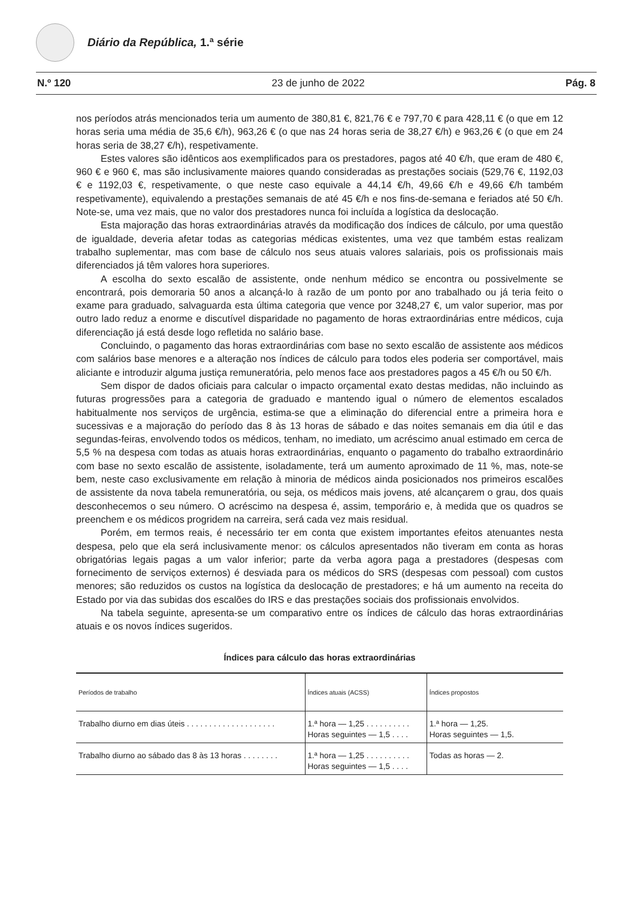Diário da República, 1.ª série
N.º 120 23 de junho de 2022 Pág. 8
nos períodos atrás mencionados teria um aumento de 380,81 €, 821,76 € e 797,70 € para 428,11 € (o que em 12 horas seria uma média de 35,6 €/h), 963,26 € (o que nas 24 horas seria de 38,27 €/h) e 963,26 € (o que em 24 horas seria de 38,27 €/h), respetivamente.
Estes valores são idênticos aos exemplificados para os prestadores, pagos até 40 €/h, que eram de 480 €, 960 € e 960 €, mas são inclusivamente maiores quando consideradas as prestações sociais (529,76 €, 1192,03 € e 1192,03 €, respetivamente, o que neste caso equivale a 44,14 €/h, 49,66 €/h e 49,66 €/h também respetivamente), equivalendo a prestações semanais de até 45 €/h e nos fins-de-semana e feriados até 50 €/h. Note-se, uma vez mais, que no valor dos prestadores nunca foi incluída a logística da deslocação.
Esta majoração das horas extraordinárias através da modificação dos índices de cálculo, por uma questão de igualdade, deveria afetar todas as categorias médicas existentes, uma vez que também estas realizam trabalho suplementar, mas com base de cálculo nos seus atuais valores salariais, pois os profissionais mais diferenciados já têm valores hora superiores.
A escolha do sexto escalão de assistente, onde nenhum médico se encontra ou possivelmente se encontrará, pois demoraria 50 anos a alcançá-lo à razão de um ponto por ano trabalhado ou já teria feito o exame para graduado, salvaguarda esta última categoria que vence por 3248,27 €, um valor superior, mas por outro lado reduz a enorme e discutível disparidade no pagamento de horas extraordinárias entre médicos, cuja diferenciação já está desde logo refletida no salário base.
Concluindo, o pagamento das horas extraordinárias com base no sexto escalão de assistente aos médicos com salários base menores e a alteração nos índices de cálculo para todos eles poderia ser comportável, mais aliciante e introduzir alguma justiça remuneratória, pelo menos face aos prestadores pagos a 45 €/h ou 50 €/h.
Sem dispor de dados oficiais para calcular o impacto orçamental exato destas medidas, não incluindo as futuras progressões para a categoria de graduado e mantendo igual o número de elementos escalados habitualmente nos serviços de urgência, estima-se que a eliminação do diferencial entre a primeira hora e sucessivas e a majoração do período das 8 às 13 horas de sábado e das noites semanais em dia útil e das segundas-feiras, envolvendo todos os médicos, tenham, no imediato, um acréscimo anual estimado em cerca de 5,5 % na despesa com todas as atuais horas extraordinárias, enquanto o pagamento do trabalho extraordinário com base no sexto escalão de assistente, isoladamente, terá um aumento aproximado de 11 %, mas, note-se bem, neste caso exclusivamente em relação à minoria de médicos ainda posicionados nos primeiros escalões de assistente da nova tabela remuneratória, ou seja, os médicos mais jovens, até alcançarem o grau, dos quais desconhecemos o seu número. O acréscimo na despesa é, assim, temporário e, à medida que os quadros se preenchem e os médicos progridem na carreira, será cada vez mais residual.
Porém, em termos reais, é necessário ter em conta que existem importantes efeitos atenuantes nesta despesa, pelo que ela será inclusivamente menor: os cálculos apresentados não tiveram em conta as horas obrigatórias legais pagas a um valor inferior; parte da verba agora paga a prestadores (despesas com fornecimento de serviços externos) é desviada para os médicos do SRS (despesas com pessoal) com custos menores; são reduzidos os custos na logística da deslocação de prestadores; e há um aumento na receita do Estado por via das subidas dos escalões do IRS e das prestações sociais dos profissionais envolvidos.
Na tabela seguinte, apresenta-se um comparativo entre os índices de cálculo das horas extraordinárias atuais e os novos índices sugeridos.
Índices para cálculo das horas extraordinárias
| Períodos de trabalho | Índices atuais (ACSS) | Índices propostos |
| --- | --- | --- |
| Trabalho diurno em dias úteis . . . . . . . . . . . . . . . . . . . . | 1.ª hora — 1,25 . . . . . . . . . . Horas seguintes — 1,5 . . . . | 1.ª hora — 1,25. Horas seguintes — 1,5. |
| Trabalho diurno ao sábado das 8 às 13 horas . . . . . . . . | 1.ª hora — 1,25 . . . . . . . . . . Horas seguintes — 1,5 . . . . | Todas as horas — 2. |